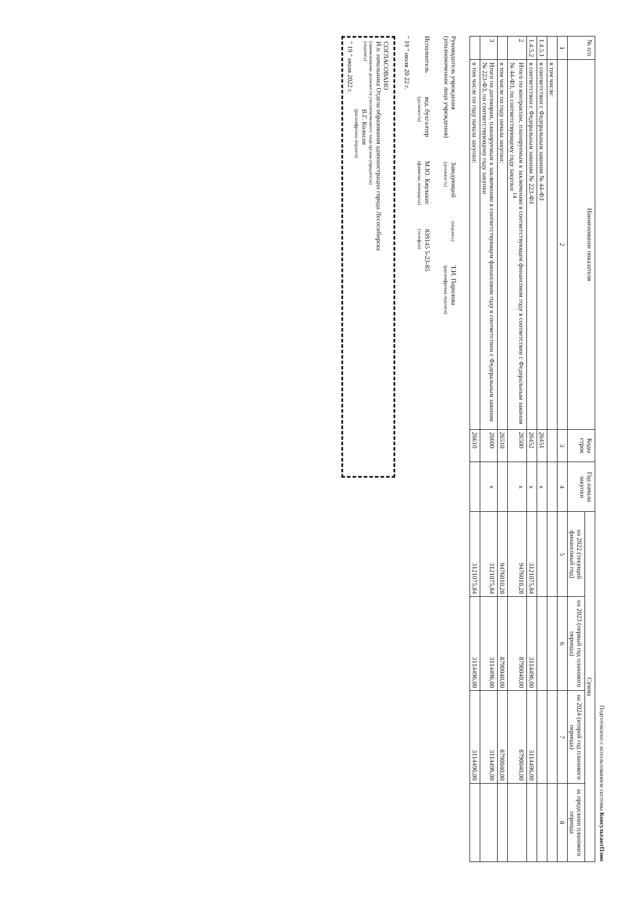Подготовлено с использованием системы КонсультантПлюс
| № п/п | Наименование показателя | Коды строк | Год начала закупки | Сумма | | | |
| --- | --- | --- | --- | --- | --- | --- | --- |
| | | | | на 2022 (текущий финансовый год) | на 2023 (первый год планового периода) | на 2024 (второй год планового периода) | за пределами планового периода |
| 1 | 2 | 3 | 4 | 5 | 6 | 7 | 8 |
| | в том числе: | | | | | | |
| 1.4.5.1 | в соответствии с Федеральным законом № 44-ФЗ | 26451 | х | | | | |
| 1.4.5.2 | в соответствии с Федеральным законом № 223-ФЗ | 26452 | х | 3121075,84 | 3114496,00 | 3114496,00 | |
| 2 | Итого по контрактам, планируемым к заключению в соответствующем финансовом году в соответствии с Федеральным законом № 44-ФЗ, по соответствующему году закупки <sup>14</sup> | 26500 | х | 9476010,28 | 8790040,00 | 8790040,00 | |
| | в том числе по году начала закупки: | 26510 | | 9476010,28 | 8790040,00 | 8790040,00 | |
| 3 | Итого по договорам, планируемым к заключению в соответствующем финансовом году в соответствии с Федеральным законом № 223-ФЗ, по соответствующему году закупки | 26600 | х | 3121075,84 | 3114496,00 | 3114496,00 | |
| | в том числе по году начала закупки: | 26610 | | 3121075,84 | 3114496,00 | 3114496,00 | |
Руководитель учреждения
(уполномоченное лицо учреждения)
Заведующий
(должность)
(подпись)
Т.И. Парилова
(расшифровка подписи)
Исполнитель
вед. бухгалтер
(должность)
М.Ю. Кяулакис
(фамилия, инициалы)
839145 5-23-85
(телефон)
" 19 " июля 20 22 г.
СОГЛАСОВАНО
И.о. начальника Отдела образования администрации города Лесосибирска
(наименование должности уполномоченного лица органа-учредителя)
(подпись) В.Г. Колосов
(расшифровка подписи)
" 19 " июля 2022 г.